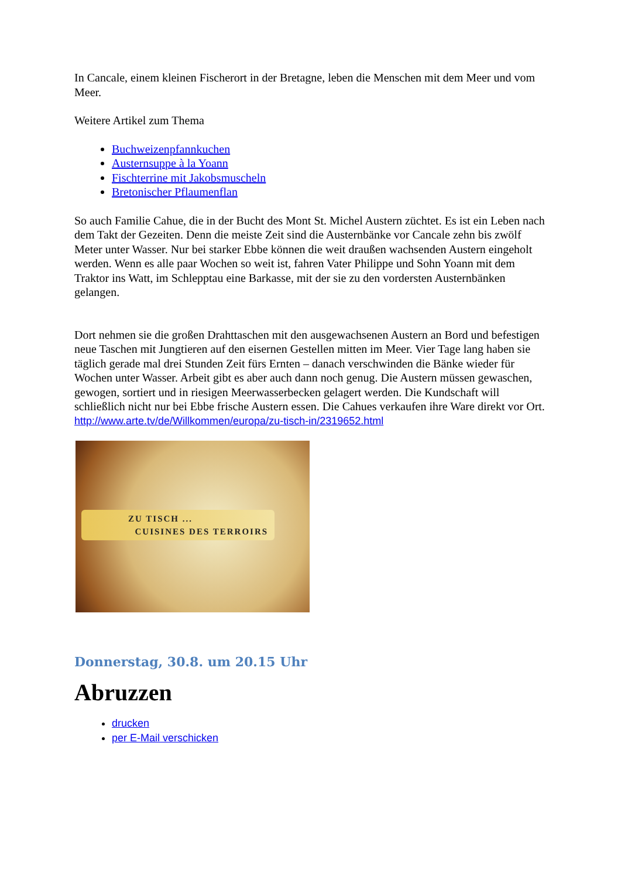In Cancale, einem kleinen Fischerort in der Bretagne, leben die Menschen mit dem Meer und vom Meer.
Weitere Artikel zum Thema
Buchweizenpfannkuchen
Austernsuppe à la Yoann
Fischterrine mit Jakobsmuscheln
Bretonischer Pflaumenflan
So auch Familie Cahue, die in der Bucht des Mont St. Michel Austern züchtet. Es ist ein Leben nach dem Takt der Gezeiten. Denn die meiste Zeit sind die Austernbänke vor Cancale zehn bis zwölf Meter unter Wasser. Nur bei starker Ebbe können die weit draußen wachsenden Austern eingeholt werden. Wenn es alle paar Wochen so weit ist, fahren Vater Philippe und Sohn Yoann mit dem Traktor ins Watt, im Schlepptau eine Barkasse, mit der sie zu den vordersten Austernbänken gelangen.
Dort nehmen sie die großen Drahttaschen mit den ausgewachsenen Austern an Bord und befestigen neue Taschen mit Jungtieren auf den eisernen Gestellen mitten im Meer. Vier Tage lang haben sie täglich gerade mal drei Stunden Zeit fürs Ernten – danach verschwinden die Bänke wieder für Wochen unter Wasser. Arbeit gibt es aber auch dann noch genug. Die Austern müssen gewaschen, gewogen, sortiert und in riesigen Meerwasserbecken gelagert werden. Die Kundschaft will schließlich nicht nur bei Ebbe frische Austern essen. Die Cahues verkaufen ihre Ware direkt vor Ort.
http://www.arte.tv/de/Willkommen/europa/zu-tisch-in/2319652.html
ZU TISCH ...
CUISINES DES TERROIRS
Donnerstag, 30.8. um 20.15 Uhr
Abruzzen
drucken
per E-Mail verschicken